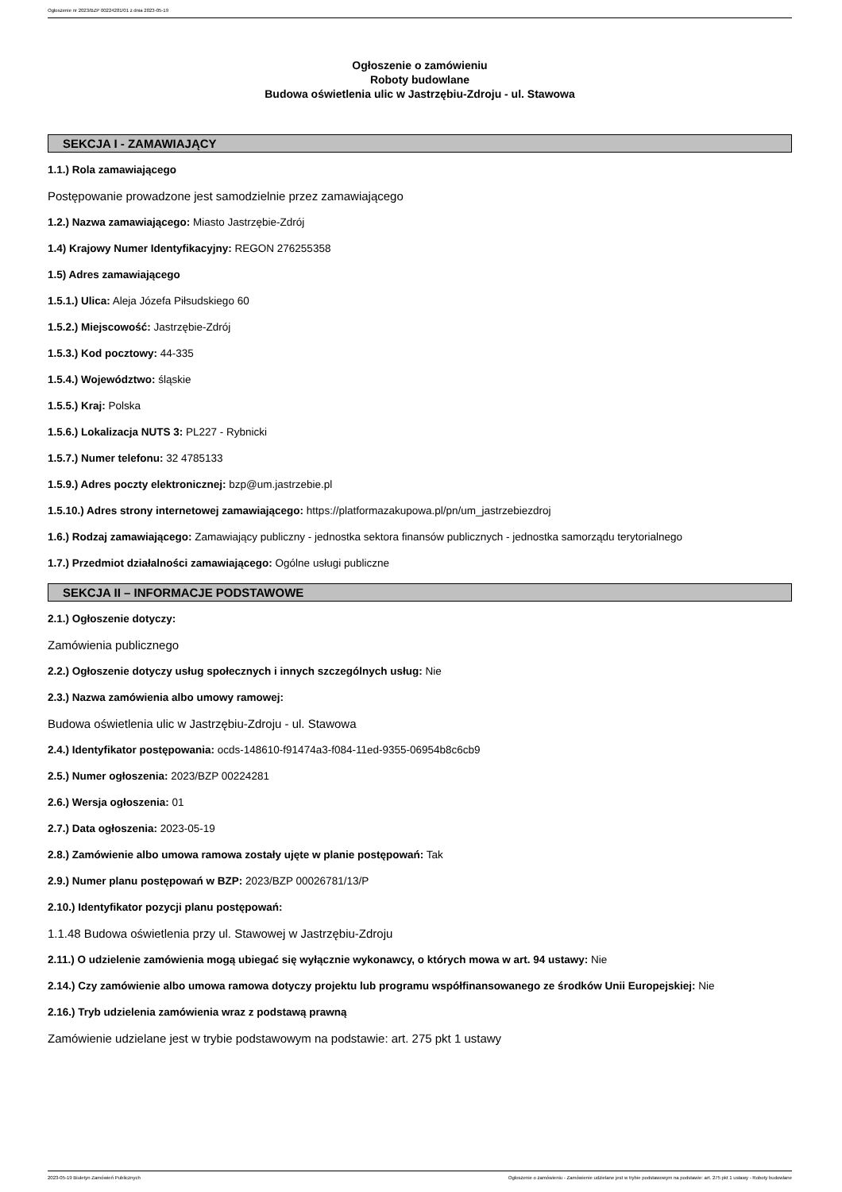Ogłoszenie nr 2023/BZP 00224281/01 z dnia 2023-05-19
Ogłoszenie o zamówieniu
Roboty budowlane
Budowa oświetlenia ulic w Jastrzębiu-Zdroju - ul. Stawowa
SEKCJA I - ZAMAWIAJĄCY
1.1.) Rola zamawiającego
Postępowanie prowadzone jest samodzielnie przez zamawiającego
1.2.) Nazwa zamawiającego: Miasto Jastrzębie-Zdrój
1.4) Krajowy Numer Identyfikacyjny: REGON 276255358
1.5) Adres zamawiającego
1.5.1.) Ulica: Aleja Józefa Piłsudskiego 60
1.5.2.) Miejscowość: Jastrzębie-Zdrój
1.5.3.) Kod pocztowy: 44-335
1.5.4.) Województwo: śląskie
1.5.5.) Kraj: Polska
1.5.6.) Lokalizacja NUTS 3: PL227 - Rybnicki
1.5.7.) Numer telefonu: 32 4785133
1.5.9.) Adres poczty elektronicznej: bzp@um.jastrzebie.pl
1.5.10.) Adres strony internetowej zamawiającego: https://platformazakupowa.pl/pn/um_jastrzebiezdroj
1.6.) Rodzaj zamawiającego: Zamawiający publiczny - jednostka sektora finansów publicznych - jednostka samorządu terytorialnego
1.7.) Przedmiot działalności zamawiającego: Ogólne usługi publiczne
SEKCJA II – INFORMACJE PODSTAWOWE
2.1.) Ogłoszenie dotyczy:
Zamówienia publicznego
2.2.) Ogłoszenie dotyczy usług społecznych i innych szczególnych usług: Nie
2.3.) Nazwa zamówienia albo umowy ramowej:
Budowa oświetlenia ulic w Jastrzębiu-Zdroju - ul. Stawowa
2.4.) Identyfikator postępowania: ocds-148610-f91474a3-f084-11ed-9355-06954b8c6cb9
2.5.) Numer ogłoszenia: 2023/BZP 00224281
2.6.) Wersja ogłoszenia: 01
2.7.) Data ogłoszenia: 2023-05-19
2.8.) Zamówienie albo umowa ramowa zostały ujęte w planie postępowań: Tak
2.9.) Numer planu postępowań w BZP: 2023/BZP 00026781/13/P
2.10.) Identyfikator pozycji planu postępowań:
1.1.48 Budowa oświetlenia przy ul. Stawowej w Jastrzębiu-Zdroju
2.11.) O udzielenie zamówienia mogą ubiegać się wyłącznie wykonawcy, o których mowa w art. 94 ustawy: Nie
2.14.) Czy zamówienie albo umowa ramowa dotyczy projektu lub programu współfinansowanego ze środków Unii Europejskiej: Nie
2.16.) Tryb udzielenia zamówienia wraz z podstawą prawną
Zamówienie udzielane jest w trybie podstawowym na podstawie: art. 275 pkt 1 ustawy
2023-05-19 Biuletyn Zamówień Publicznych Ogłoszenie o zamówieniu - Zamówienie udzielane jest w trybie podstawowym na podstawie: art. 275 pkt 1 ustawy - Roboty budowlane